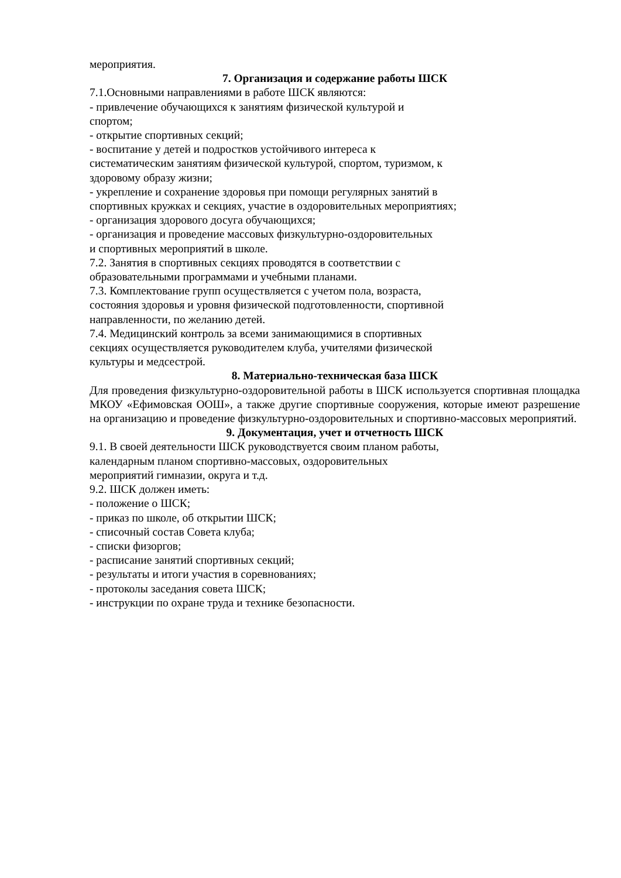мероприятия.
7. Организация и содержание работы ШСК
7.1.Основными направлениями в работе ШСК являются:
- привлечение обучающихся к занятиям физической культурой и
спортом;
- открытие спортивных секций;
- воспитание у детей и подростков устойчивого интереса к
систематическим занятиям физической культурой, спортом, туризмом, к
здоровому образу жизни;
- укрепление и сохранение здоровья при помощи регулярных занятий в
спортивных кружках и секциях, участие в оздоровительных мероприятиях;
- организация здорового досуга обучающихся;
- организация и проведение массовых физкультурно-оздоровительных
и спортивных мероприятий в школе.
7.2. Занятия в спортивных секциях проводятся в соответствии с
образовательными программами и учебными планами.
7.3. Комплектование групп осуществляется с учетом пола, возраста,
состояния здоровья и уровня физической подготовленности, спортивной
направленности, по желанию детей.
7.4. Медицинский контроль за всеми занимающимися в спортивных
секциях осуществляется руководителем клуба, учителями физической
культуры и медсестрой.
8. Материально-техническая база ШСК
Для проведения физкультурно-оздоровительной работы в ШСК используется спортивная площадка МКОУ «Ефимовская ООШ», а также другие спортивные сооружения, которые имеют разрешение на организацию и проведение физкультурно-оздоровительных и спортивно-массовых мероприятий.
9. Документация, учет и отчетность ШСК
9.1. В своей деятельности ШСК руководствуется своим планом работы,
календарным планом спортивно-массовых, оздоровительных
мероприятий гимназии, округа и т.д.
9.2. ШСК должен иметь:
- положение о ШСК;
- приказ по школе, об открытии ШСК;
- списочный состав Совета клуба;
- списки физоргов;
- расписание занятий спортивных секций;
- результаты и итоги участия в соревнованиях;
- протоколы заседания совета ШСК;
- инструкции по охране труда и технике безопасности.